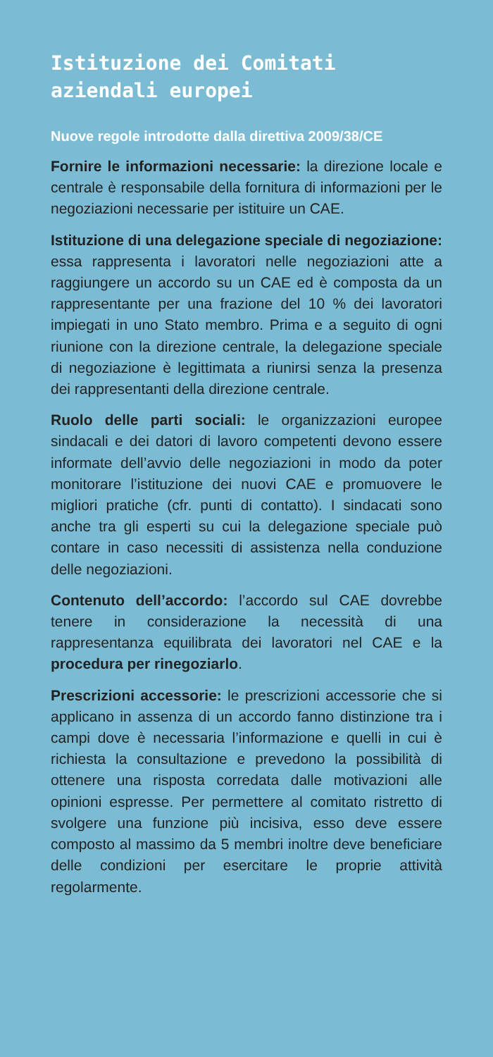Istituzione dei Comitati aziendali europei
Nuove regole introdotte dalla direttiva 2009/38/CE
Fornire le informazioni necessarie: la direzione locale e centrale è responsabile della fornitura di informazioni per le negoziazioni necessarie per istituire un CAE.
Istituzione di una delegazione speciale di negoziazione: essa rappresenta i lavoratori nelle negoziazioni atte a raggiungere un accordo su un CAE ed è composta da un rappresentante per una frazione del 10 % dei lavoratori impiegati in uno Stato membro. Prima e a seguito di ogni riunione con la direzione centrale, la delegazione speciale di negoziazione è legittimata a riunirsi senza la presenza dei rappresentanti della direzione centrale.
Ruolo delle parti sociali: le organizzazioni europee sindacali e dei datori di lavoro competenti devono essere informate dell’avvio delle negoziazioni in modo da poter monitorare l’istituzione dei nuovi CAE e promuovere le migliori pratiche (cfr. punti di contatto). I sindacati sono anche tra gli esperti su cui la delegazione speciale può contare in caso necessiti di assistenza nella conduzione delle negoziazioni.
Contenuto dell’accordo: l’accordo sul CAE dovrebbe tenere in considerazione la necessità di una rappresentanza equilibrata dei lavoratori nel CAE e la procedura per rinegoziarlo.
Prescrizioni accessorie: le prescrizioni accessorie che si applicano in assenza di un accordo fanno distinzione tra i campi dove è necessaria l’informazione e quelli in cui è richiesta la consultazione e prevedono la possibilità di ottenere una risposta corredata dalle motivazioni alle opinioni espresse. Per permettere al comitato ristretto di svolgere una funzione più incisiva, esso deve essere composto al massimo da 5 membri inoltre deve beneficiare delle condizioni per esercitare le proprie attività regolarmente.